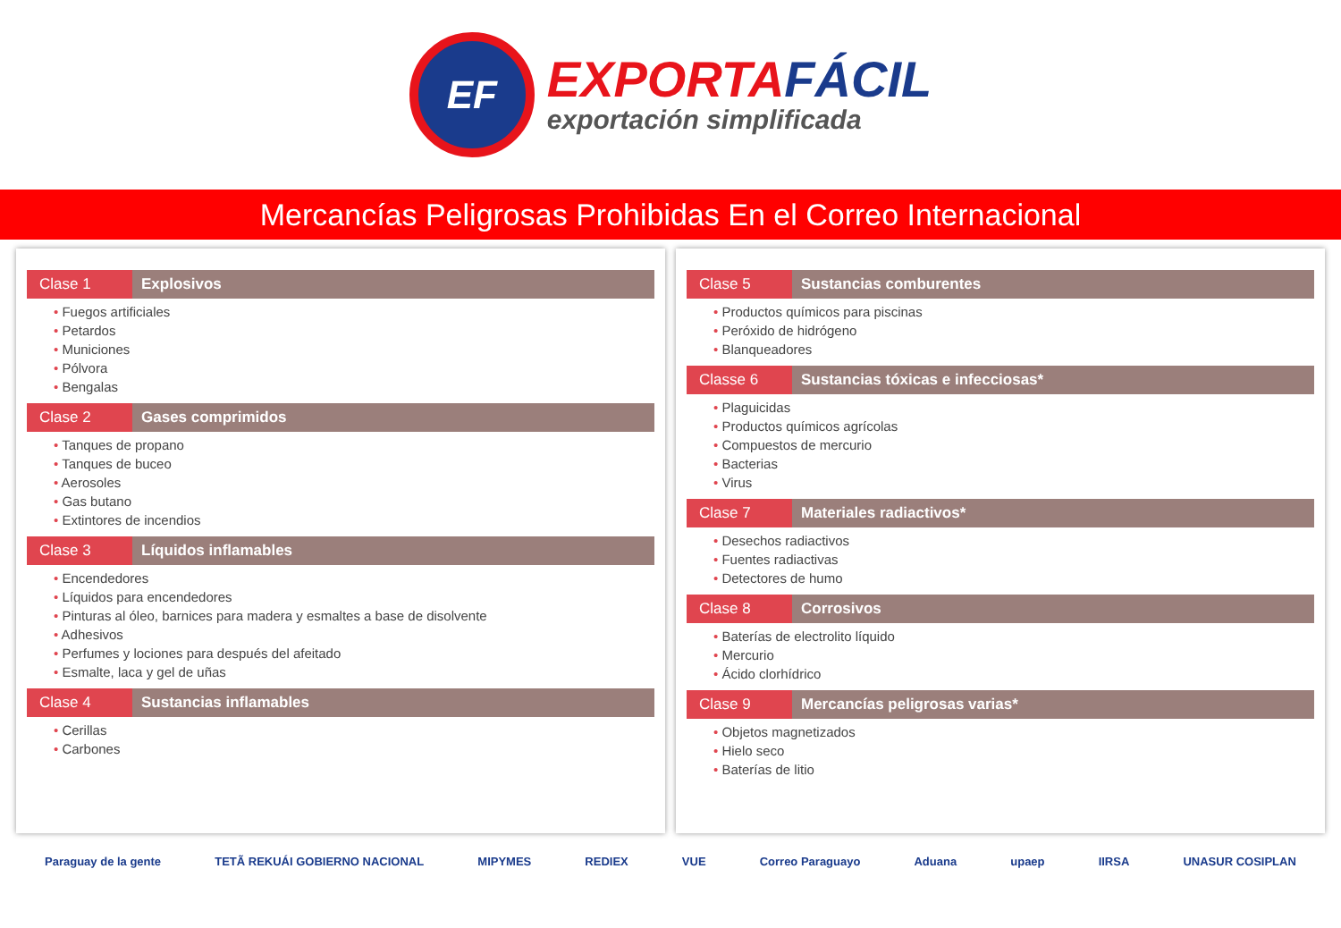EF
EXPORTAFÁCIL
exportación simplificada
Mercancías Peligrosas Prohibidas En el Correo Internacional
Clase 1 Explosivos
Fuegos artificiales
Petardos
Municiones
Pólvora
Bengalas
Clase 2 Gases comprimidos
Tanques de propano
Tanques de buceo
Aerosoles
Gas butano
Extintores de incendios
Clase 3 Líquidos inflamables
Encendedores
Líquidos para encendedores
Pinturas al óleo, barnices para madera y esmaltes a base de disolvente
Adhesivos
Perfumes y lociones para después del afeitado
Esmalte, laca y gel de uñas
Clase 4 Sustancias inflamables
Cerillas
Carbones
Clase 5 Sustancias comburentes
Productos químicos para piscinas
Peróxido de hidrógeno
Blanqueadores
Classe 6 Sustancias tóxicas e infecciosas*
Plaguicidas
Productos químicos agrícolas
Compuestos de mercurio
Bacterias
Virus
Clase 7 Materiales radiactivos*
Desechos radiactivos
Fuentes radiactivas
Detectores de humo
Clase 8 Corrosivos
Baterías de electrolito líquido
Mercurio
Ácido clorhídrico
Clase 9 Mercancías peligrosas varias*
Objetos magnetizados
Hielo seco
Baterías de litio
Paraguay de la gente TETÃ REKUÁI GOBIERNO NACIONAL MIPYMES REDIEX VUE Correo Paraguayo Aduana upaep IIRSA UNASUR COSIPLAN